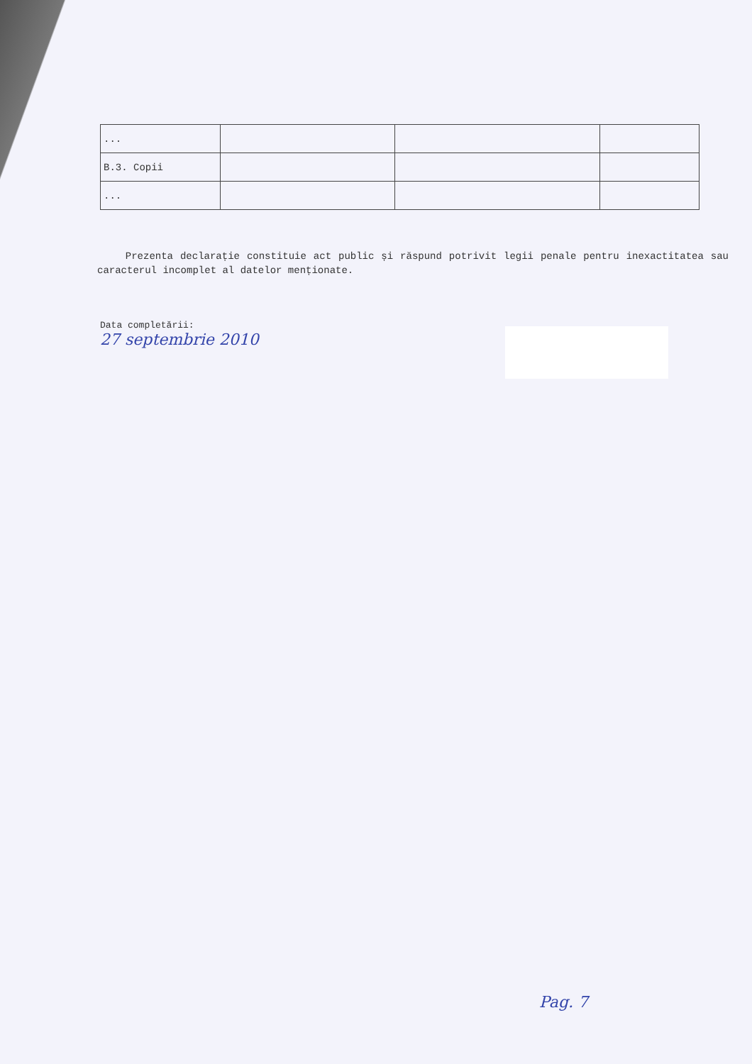| ... | | | |
| B.3. Copii | | | |
| ... | | | |
Prezenta declarație constituie act public și răspund potrivit legii penale pentru inexactitatea sau caracterul incomplet al datelor menționate.
Data completării:
27 septembrie 2010
Pag. 7